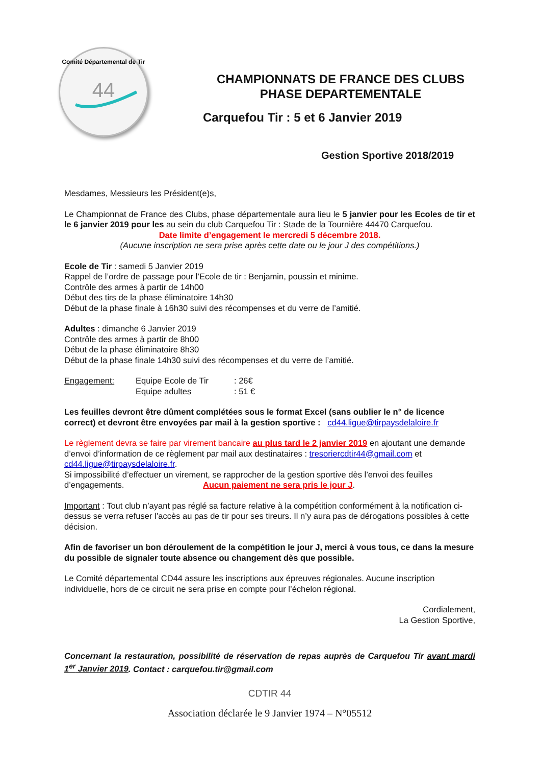44
Comité Départemental de Tir
CHAMPIONNATS DE FRANCE DES CLUBS
PHASE DEPARTEMENTALE
Carquefou Tir : 5 et 6 Janvier 2019
Gestion Sportive 2018/2019
Mesdames, Messieurs les Président(e)s,
Le Championnat de France des Clubs, phase départementale aura lieu le 5 janvier pour les Ecoles de tir et le 6 janvier 2019 pour les au sein du club Carquefou Tir : Stade de la Tournière 44470 Carquefou.
Date limite d’engagement le mercredi 5 décembre 2018.
(Aucune inscription ne sera prise après cette date ou le jour J des compétitions.)
Ecole de Tir : samedi 5 Janvier 2019
Rappel de l’ordre de passage pour l’Ecole de tir : Benjamin, poussin et minime.
Contrôle des armes à partir de 14h00
Début des tirs de la phase éliminatoire 14h30
Début de la phase finale à 16h30 suivi des récompenses et du verre de l’amitié.
Adultes : dimanche 6 Janvier 2019
Contrôle des armes à partir de 8h00
Début de la phase éliminatoire 8h30
Début de la phase finale 14h30 suivi des récompenses et du verre de l’amitié.
Engagement: Equipe Ecole de Tir
Equipe adultes
: 26€
: 51 €
Les feuilles devront être dûment complétées sous le format Excel (sans oublier le n° de licence correct) et devront être envoyées par mail à la gestion sportive : cd44.ligue@tirpaysdelaloire.fr
Le règlement devra se faire par virement bancaire au plus tard le 2 janvier 2019 en ajoutant une demande d’envoi d’information de ce règlement par mail aux destinataires : tresoriercdtir44@gmail.com et cd44.ligue@tirpaysdelaloire.fr.
Si impossibilité d’effectuer un virement, se rapprocher de la gestion sportive dès l’envoi des feuilles d’engagements. Aucun paiement ne sera pris le jour J.
Important : Tout club n’ayant pas réglé sa facture relative à la compétition conformément à la notification ci-dessus se verra refuser l’accès au pas de tir pour ses tireurs. Il n’y aura pas de dérogations possibles à cette décision.
Afin de favoriser un bon déroulement de la compétition le jour J, merci à vous tous, ce dans la mesure du possible de signaler toute absence ou changement dès que possible.
Le Comité départemental CD44 assure les inscriptions aux épreuves régionales. Aucune inscription individuelle, hors de ce circuit ne sera prise en compte pour l’échelon régional.
Cordialement,
La Gestion Sportive,
Concernant la restauration, possibilité de réservation de repas auprès de Carquefou Tir avant mardi 1<sup>er</sup> Janvier 2019. Contact : carquefou.tir@gmail.com
CDTIR 44
Association déclarée le 9 Janvier 1974 – N°05512